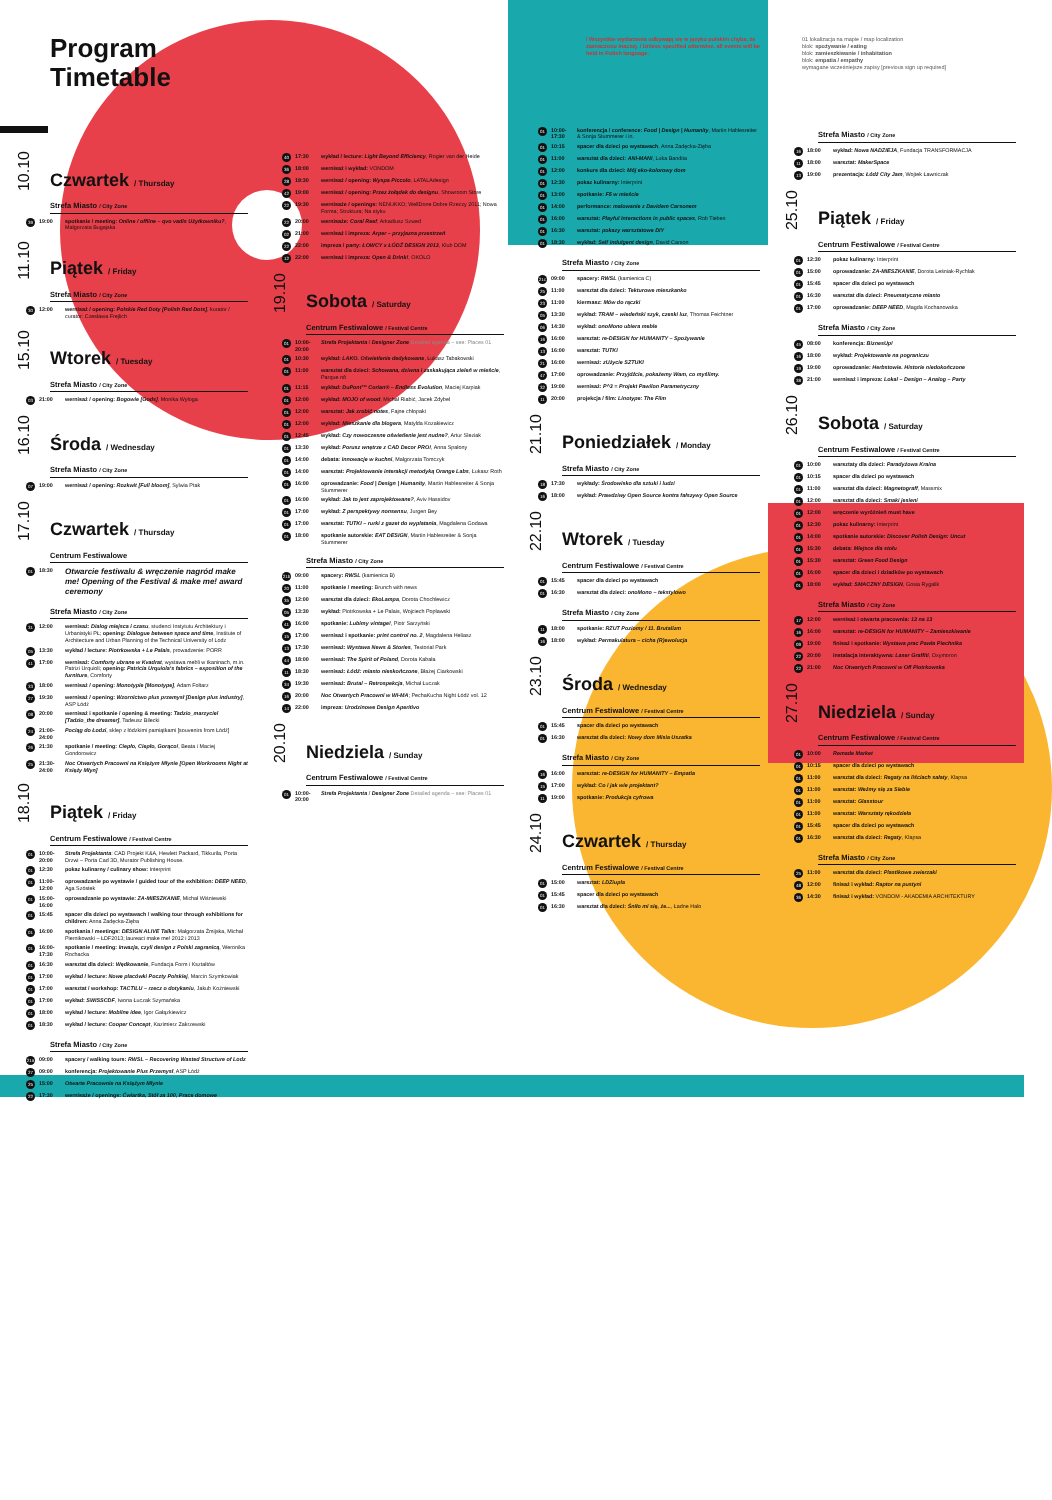Program
Timetable
10.10 Czwartek / Thursday
Strefa Miasto / City Zone
39 19:00 spotkanie / meeting: Online / offline – qvo vadis Użytkowniku?, Małgorzata Bugajska
11.10 Piątek / Friday
Strefa Miasto / City Zone
30 12:00 wernisaż / opening: Polskie Red Doty [Polish Red Dots], kurator / curator: Czesława Frejlich
15.10 Wtorek / Tuesday
Strefa Miasto / City Zone
03 21:00 wernisaż / opening: Bogowie [Gods], Monika Wyłoga
16.10 Środa / Wednesday
Strefa Miasto / City Zone
07 19:00 wernisaż / opening: Rozkwit [Full bloom], Sylwia Ptak
17.10 Czwartek / Thursday
Centrum Festiwalowe
01 18:30 Otwarcie festiwalu & wręczenie nagród make me! Opening of the Festival & make me! award ceremony
Strefa Miasto / City Zone
31 12:00 wernisaż: Dialog miejsca i czasu, studenci Instytutu Architektury i Urbanistyki PŁ; opening: Dialogue between space and time, Institute of Architecture and Urban Planning of the Technical University of Lodz
05 13:30 wykład / lecture: Piotrkowska + Le Palais, prowadzenie: PORR
41 17:00 wernisaż: Comforty ubrane w Kvadrat, wystawa mebli w tkaninach, m.in. Patrizi Urquioli; opening: Patricia Urquiola's fabrics – exposition of the furniture, Comforty
33 18:00 wernisaż / opening: Monotypie [Monotype], Adam Fołtarz
27 19:30 wernisaż / opening: Wzornictwo plus przemysł [Design plus industry], ASP Łódź
08 20:00 wernisaż i spotkanie / opening & meeting: Tadzio_marzyciel [Tadzio_the dreamer], Tadeusz Bilecki
24 21:00-24:00 Pociąg do Łodzi, sklep z łódzkimi pamiątkami [souvenirs from Łódź]
26 21:30 spotkanie / meeting: Ciepło, Ciepło, Gorąco!, Beata i Maciej Gondorowicz
25 21:30-24:00 Noc Otwartych Pracowni na Księżym Młynie [Open Workrooms Night at Księży Młyn]
18.10 Piątek / Friday
Centrum Festiwalowe / Festival Centre
01 10:00-20:00 Strefa Projektanta: CAD Projekt K&A, Hewlett Packard, Tikkurila, Porta Drzwi – Porta Cad 3D, Murator Publishing House.
01 12:30 pokaz kulinarny / culinary show: Interprint
01 11:00-12:00 oprowadzanie po wystawie / guided tour of the exhibition: DEEP NEED, Aga Szóstek
01 15:00-16:00 oprowadzanie po wystawie: ZA-MIESZKANIE, Michał Wiśniewski
01 15:45 spacer dla dzieci po wystawach / walking tour through exhibitions for children: Anna Zadęcka-Zięba
01 16:00 spotkania / meetings: DESIGN ALIVE Talks: Małgorzata Żmijska, Michał Piernikowski – ŁDF2013; laureaci make me! 2012 i 2013
01 16:00-17:30 spotkanie / meeting: Inwazja, czyli design z Polski zagranicą, Weronika Rochacka
01 16:30 warsztat dla dzieci: Wędkowanie, Fundacja Form i Kształtów
01 17:00 wykład / lecture: Nowe placówki Poczty Polskiej, Marcin Szymkowiak
01 17:00 warsztat / workshop: TACTILU – rzecz o dotykaniu, Jakub Koźniewski
01 17:00 wykład: SWISSCDF, Iwona Łuczak Szymańska
01 18:00 wykład / lecture: Mobilne idee, Igor Gałązkiewicz
01 18:30 wykład / lecture: Cooper Concept, Kazimierz Zakrzewski
Strefa Miasto / City Zone
21a 09:00 spacery / walking tours: RWSL – Recovering Wasted Structure of Lodz
27 09:00 konferencja: Projektowanie Plus Przemysł, ASP Łódź
25 15:00 Otwarte Pracownie na Księżym Młynie
22 17:30 wernisaże / openings: Ćwiartka, Stół za 100, Prace domowe
40 17:30 wykład / lecture: Light Beyond Efficiency, Rogier van der Heide
36 18:00 wernisaż i wykład: VONDOM
28 18:30 wernisaż / opening: Wyspa Piccolo, LATALAdesign
42 19:00 wernisaż / opening: Przez żołądek do designu, Showroom Store
22 19:30 wernisaże / openings: NENUKKO; WellDone Dobre Rzeczy 2011; Nowa Forma; Struktura; Na styku
22 20:00 wernisaże: Coral Reef, Arkadiusz Szwed
02 21:00 wernisaż i impreza: Arper – przyjazna przestrzeń
22 22:00 impreza / party: ŁOWCY x ŁÓDŹ DESIGN 2013, Klub DOM
12 22:00 wernisaż i impreza: Open & Drink!, OKOLO
19.10 Sobota / Saturday
Centrum Festiwalowe / Festival Centre
01 10:00-20:00 Strefa Projektanta / Designer Zone Detailed agenda – see: Places 01
01 10:30 wykład: LAKO. Oświetlenie dedykowane, Łukasz Tabakowski
01 11:00 warsztat dla dzieci: Schowana, dziwna i zaskakująca zieleń w mieście, Parque nô
01 11:15 wykład: DuPont™ Corian® – Endless Evolution, Maciej Karpiak
01 12:00 wykład: MOJO of wood, Michał Riabić, Jacek Zdybel
01 12:00 warsztat: Jak zrobić notes, Fajne chłopaki
01 12:00 wykład: Mieszkanie dla blogera, Matylda Kozakiewicz
01 12:45 wykład: Czy nowoczesne oświetlenie jest nudne?, Artur Sleziak
01 13:30 wykład: Porusz wnętrze z CAD Decor PRO!, Anna Spałony
01 14:00 debata: Innowacje w kuchni, Małgorzata Tomczyk
01 14:00 warsztat: Projektowanie interakcji metodyką Orange Labs, Łukasz Roth
01 16:00 oprowadzanie: Food | Design | Humanity, Martin Hablesreiter & Sonja Stummerer
01 16:00 wykład: Jak to jest zaprojektowane?, Aviv Hassidov
01 17:00 wykład: Z perspektywy nonsensu, Jurgen Bey
01 17:00 warsztat: TUTKI – rurki z gazet do wyplatania, Magdalena Godawa
01 18:00 spotkanie autorskie: EAT DESIGN, Martin Hablesreiter & Sonja Stummerer
Strefa Miasto / City Zone
21b 09:00 spacery: RWSL (kamienica B)
20 11:00 spotkanie / meeting: Brunch with news
35 12:00 warsztat dla dzieci: EkoLampa, Dorota Chochlewicz
05 13:30 wykład: Piotrkowska + Le Palais, Wojciech Popławski
41 16:00 spotkanie: Lubimy vintage!, Piotr Sarzyński
15 17:00 wernisaż i spotkanie: print control no. 2, Magdalena Heliasz
13 17:30 wernisaż: Wystawa News & Stories, Textorial Park
44 18:00 wernisaż: The Spirit of Poland, Dorota Kabała
11 18:30 wernisaż: Łódź: miasto nieskończone, Błażej Ciarkowski
34 19:30 wernisaż: Brutal – Retrospekcja, Michał Łuczak
16 20:00 Noc Otwartych Pracowni w WI-MA; PechaKucha Night Łódź vol. 12
14 22:00 impreza: Urodzinowe Design Aperitivo
20.10 Niedziela / Sunday
Centrum Festiwalowe / Festival Centre
01 10:00-20:00 Strefa Projektanta / Designer Zone Detailed agenda – see: Places 01
/ Wszystkie wydarzenia odbywają się w języku polskim chyba, że zaznaczono inaczej. / Unless specified otherwise, all events will be held in Polish language.
01 10:00-17:30 konferencja / conference: Food | Design | Humanity, Martin Hablesreiter & Sonja Stummerer i in.
01 10:15 spacer dla dzieci po wystawach, Anna Zadęcka-Zięba
01 11:00 warsztat dla dzieci: ANI-MANI, Luka Bandita
01 12:00 konkurs dla dzieci: Mój eko-kolorowy dom
01 12:30 pokaz kulinarny: Interprint
01 13:00 spotkanie: F5 w mieście
01 14:00 performance: malowanie z Davidem Carsonem
01 16:00 warsztat: Playful Interactions in public spaces, Rob Tieben
01 16:30 warsztat: pokazy warsztatowe DIY
01 18:30 wykład: Self indulgent design, David Carson
Strefa Miasto / City Zone
21c 09:00 spacery: RWSL (kamienica C)
25 11:00 warsztat dla dzieci: Tekturowe mieszkanko
23 11:00 kiermasz: Mów do rączki
05 13:30 wykład: TRAM – wiedeński szyk, czeski luz, Thomas Feichtner
06 14:30 wykład: onoMono ubiera meble
16 16:00 warsztat: re-DESIGN for HUMANITY – Spożywanie
13 16:00 warsztat: TUTKI
21 16:00 wernisaż: zUżycie SZTUKI
47 17:00 oprowadzanie: Przyjdźcie, pokażemy Wam, co myślimy.
32 19:00 wernisaż: P^3 = Projekt Pawilon Parametryczny
11 20:00 projekcja / film: Linotype: The Film
21.10 Poniedziałek / Monday
Strefa Miasto / City Zone
18 17:30 wykłady: Środowisko dla sztuki i ludzi
16 18:00 wykład: Prawdziwy Open Source kontra fałszywy Open Source
22.10 Wtorek / Tuesday
Centrum Festiwalowe / Festival Centre
01 15:45 spacer dla dzieci po wystawach
01 16:30 warsztat dla dzieci: onoMono – tekstylowo
Strefa Miasto / City Zone
11 18:00 spotkanie: RZUT Poziomy / 11. Brutalizm
16 18:00 wykład: Permakulatura – cicha (R)ewolucja
23.10 Środa / Wednesday
Centrum Festiwalowe / Festival Centre
01 15:45 spacer dla dzieci po wystawach
01 16:30 warsztat dla dzieci: Nowy dom Misia Uszatka
Strefa Miasto / City Zone
16 16:00 warsztat: re-DESIGN for HUMANITY – Empatia
15 17:00 wykład: Co i jak wie projektant?
11 19:00 spotkanie: Produkcja cyfrowa
24.10 Czwartek / Thursday
Centrum Festiwalowe / Festival Centre
01 15:00 warsztat: LDZiupla
01 15:45 spacer dla dzieci po wystawach
01 16:30 warsztat dla dzieci: Śniło mi się, że..., Ładne Halo
01 lokalizacja na mapie / map localization
blok: spożywanie / eating
blok: zamieszkiwanie / inhabitation
blok: empatia / empathy
wymagane wcześniejsze zapisy [previous sign up required]
Strefa Miasto / City Zone
16 18:00 wykład: Nowa NADZIEJA, Fundacja TRANSFORMACJA
11 18:00 warsztat: MakerSpace
13 19:00 prezentacja: Łódź City Jam, Wojtek Ławniczak
25.10 Piątek / Friday
Centrum Festiwalowe / Festival Centre
01 12:30 pokaz kulinarny: Interprint
01 15:00 oprowadzanie: ZA-MIESZKANIE, Dorota Leśniak-Rychlak
01 15:45 spacer dla dzieci po wystawach
01 16:30 warsztat dla dzieci: Pneumatyczne miasto
01 17:00 oprowadzanie: DEEP NEED, Magda Kochanowska
Strefa Miasto / City Zone
45 08:00 konferencja: BiznesUp!
16 18:00 wykład: Projektowanie na pograniczu
19 19:00 oprowadzanie: Herbstowie. Historie niedokończone
38 21:00 wernisaż i impreza: Lokal – Design – Analog – Party
26.10 Sobota / Saturday
Centrum Festiwalowe / Festival Centre
01 10:00 warsztaty dla dzieci: Paradyżowa Kraina
01 10:15 spacer dla dzieci po wystawach
01 11:00 warsztat dla dzieci: Magnetograff, Massmix
01 12:00 warsztat dla dzieci: Smaki jesieni
01 12:00 wręczenie wyróżnień must have
01 12:30 pokaz kulinarny: Interprint
01 14:00 spotkanie autorskie: Discover Polish Design: Uncut
01 15:30 debata: Miejsce dla stołu
01 15:30 warsztat: Green Food Design
01 16:00 spacer dla dzieci i dziadków po wystawach
01 18:00 wykład: SMACZNY DESIGN, Gosia Rygalik
Strefa Miasto / City Zone
17 12:00 wernisaż i otwarta pracownia: 13 na 13
16 16:00 warsztat: re-DESIGN for HUMANITY – Zamieszkiwanie
09 19:00 finisaż i spotkanie: Wystawa prac Pawła Piechnika
22 20:00 instalacja interaktywna: Laser Graffiti, Oxymoron
22 21:00 Noc Otwartych Pracowni w Off Piotrkowska
27.10 Niedziela / Sunday
Centrum Festiwalowe / Festival Centre
01 10:00 Remade Market
01 10:15 spacer dla dzieci po wystawach
01 11:00 warsztat dla dzieci: Regaty na liściach sałaty, Klapsa
01 11:00 warsztat: Weźmy się za Siebie
01 11:00 warsztat: Glasstour
01 11:00 warsztat: Warsztaty rękodzieła
01 15:45 spacer dla dzieci po wystawach
01 16:30 warsztat dla dzieci: Regaty, Klapsa
Strefa Miasto / City Zone
25 11:00 warsztat dla dzieci: Plastikowe zwierzaki
48 12:00 finisaż i wykład: Raptor na pustyni
36 14:30 finisaż i wykład: VONDOM - AKADEMIA ARCHITEKTURY